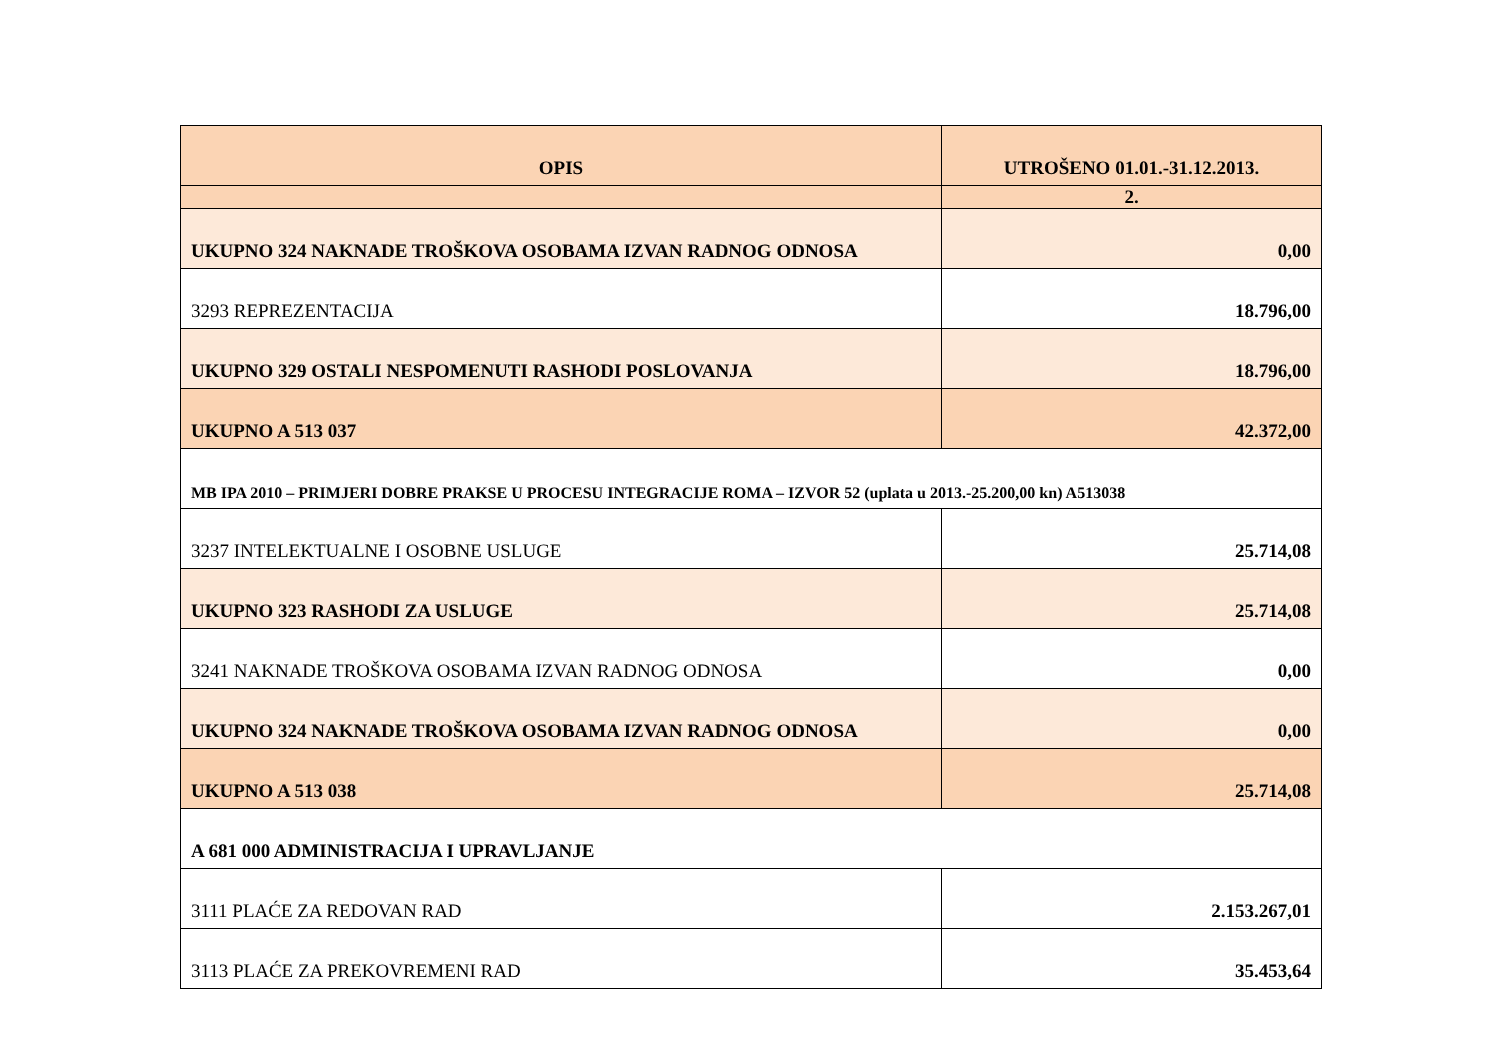| OPIS | UTROŠENO 01.01.-31.12.2013. |
| --- | --- |
| | 2. |
| UKUPNO 324 NAKNADE TROŠKOVA OSOBAMA IZVAN RADNOG ODNOSA | 0,00 |
| 3293 REPREZENTACIJA | 18.796,00 |
| UKUPNO 329 OSTALI NESPOMENUTI RASHODI POSLOVANJA | 18.796,00 |
| UKUPNO A 513 037 | 42.372,00 |
| MB IPA 2010 – PRIMJERI DOBRE PRAKSE U PROCESU INTEGRACIJE ROMA – IZVOR 52 (uplata u 2013.-25.200,00 kn) A513038 | |
| 3237 INTELEKTUALNE I OSOBNE USLUGE | 25.714,08 |
| UKUPNO 323 RASHODI ZA USLUGE | 25.714,08 |
| 3241 NAKNADE TROŠKOVA OSOBAMA IZVAN RADNOG ODNOSA | 0,00 |
| UKUPNO 324 NAKNADE TROŠKOVA OSOBAMA IZVAN RADNOG ODNOSA | 0,00 |
| UKUPNO A 513 038 | 25.714,08 |
| A 681 000 ADMINISTRACIJA I UPRAVLJANJE | |
| 3111 PLAĆE ZA REDOVAN RAD | 2.153.267,01 |
| 3113 PLAĆE ZA PREKOVREMENI RAD | 35.453,64 |